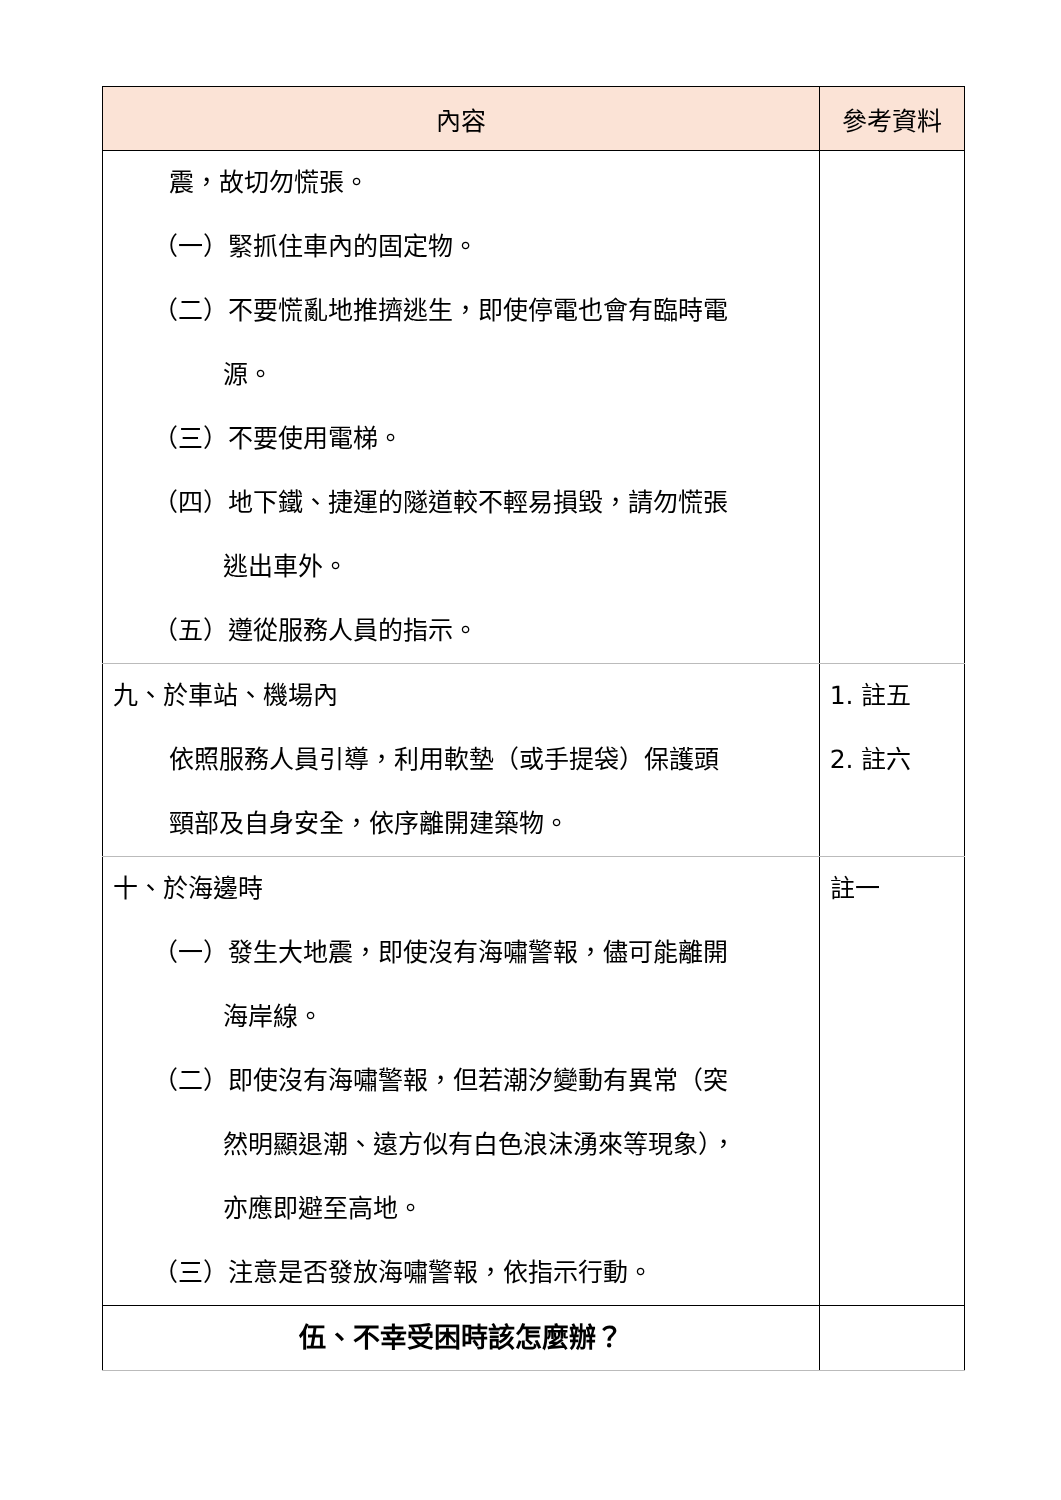| 內容 | 參考資料 |
| --- | --- |
| 震，故切勿慌張。 （一）緊抓住車內的固定物。 （二）不要慌亂地推擠逃生，即使停電也會有臨時電 源。 （三）不要使用電梯。 （四）地下鐵、捷運的隧道較不輕易損毀，請勿慌張 逃出車外。 （五）遵從服務人員的指示。 | |
| 九、於車站、機場內 依照服務人員引導，利用軟墊（或手提袋）保護頭 頸部及自身安全，依序離開建築物。 | 1. 註五 2. 註六 |
| 十、於海邊時 （一）發生大地震，即使沒有海嘯警報，儘可能離開 海岸線。 （二）即使沒有海嘯警報，但若潮汐變動有異常（突 然明顯退潮、遠方似有白色浪沫湧來等現象）， 亦應即避至高地。 （三）注意是否發放海嘯警報，依指示行動。 | 註一 |
| 伍、不幸受困時該怎麼辦？ | |